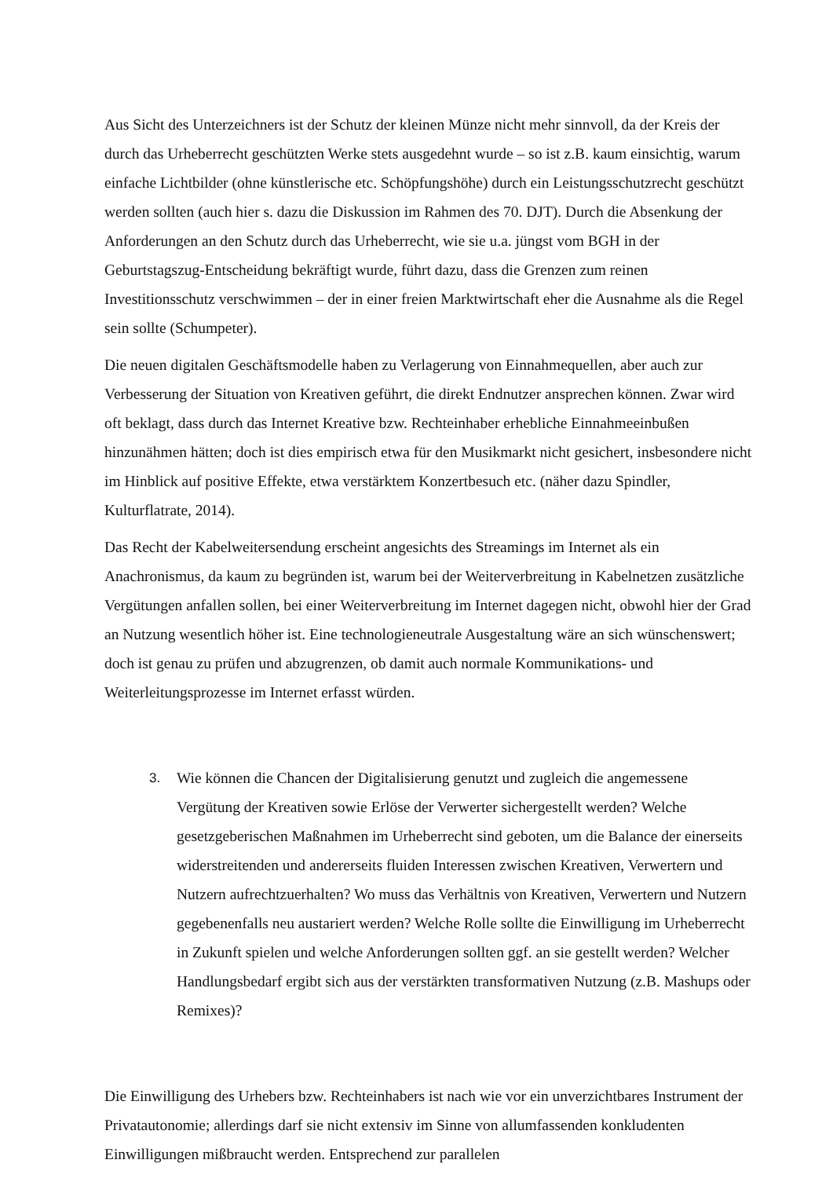Aus Sicht des Unterzeichners ist der Schutz der kleinen Münze nicht mehr sinnvoll, da der Kreis der durch das Urheberrecht geschützten Werke stets ausgedehnt wurde – so ist z.B. kaum einsichtig, warum einfache Lichtbilder (ohne künstlerische etc. Schöpfungshöhe) durch ein Leistungsschutzrecht geschützt werden sollten (auch hier s. dazu die Diskussion im Rahmen des 70. DJT). Durch die Absenkung der Anforderungen an den Schutz durch das Urheberrecht, wie sie u.a. jüngst vom BGH in der Geburtstagszug-Entscheidung bekräftigt wurde, führt dazu, dass die Grenzen zum reinen Investitionsschutz verschwimmen – der in einer freien Marktwirtschaft eher die Ausnahme als die Regel sein sollte (Schumpeter).
Die neuen digitalen Geschäftsmodelle haben zu Verlagerung von Einnahmequellen, aber auch zur Verbesserung der Situation von Kreativen geführt, die direkt Endnutzer ansprechen können. Zwar wird oft beklagt, dass durch das Internet Kreative bzw. Rechteinhaber erhebliche Einnahmeeinbußen hinzunähmen hätten; doch ist dies empirisch etwa für den Musikmarkt nicht gesichert, insbesondere nicht im Hinblick auf positive Effekte, etwa verstärktem Konzertbesuch etc. (näher dazu Spindler, Kulturflatrate, 2014).
Das Recht der Kabelweitersendung erscheint angesichts des Streamings im Internet als ein Anachronismus, da kaum zu begründen ist, warum bei der Weiterverbreitung in Kabelnetzen zusätzliche Vergütungen anfallen sollen, bei einer Weiterverbreitung im Internet dagegen nicht, obwohl hier der Grad an Nutzung wesentlich höher ist. Eine technologieneutrale Ausgestaltung wäre an sich wünschenswert; doch ist genau zu prüfen und abzugrenzen, ob damit auch normale Kommunikations- und Weiterleitungsprozesse im Internet erfasst würden.
3. Wie können die Chancen der Digitalisierung genutzt und zugleich die angemessene Vergütung der Kreativen sowie Erlöse der Verwerter sichergestellt werden? Welche gesetzgeberischen Maßnahmen im Urheberrecht sind geboten, um die Balance der einerseits widerstreitenden und andererseits fluiden Interessen zwischen Kreativen, Verwertern und Nutzern aufrechtzuerhalten? Wo muss das Verhältnis von Kreativen, Verwertern und Nutzern gegebenenfalls neu austariert werden? Welche Rolle sollte die Einwilligung im Urheberrecht in Zukunft spielen und welche Anforderungen sollten ggf. an sie gestellt werden? Welcher Handlungsbedarf ergibt sich aus der verstärkten transformativen Nutzung (z.B. Mashups oder Remixes)?
Die Einwilligung des Urhebers bzw. Rechteinhabers ist nach wie vor ein unverzichtbares Instrument der Privatautonomie; allerdings darf sie nicht extensiv im Sinne von allumfassenden konkludenten Einwilligungen mißbraucht werden. Entsprechend zur parallelen